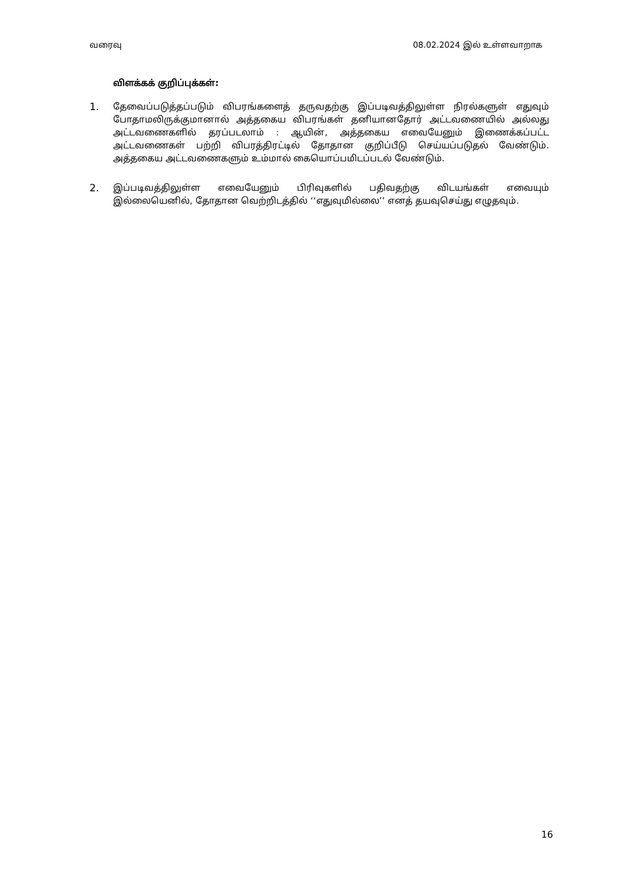வரைவு 08.02.2024 இல் உள்ளவாறாக
விளக்கக் குறிப்புக்கள்:
1. தேவைப்படுத்தப்படும் விபரங்களைத் தருவதற்கு இப்படிவத்திலுள்ள நிரல்களுள் எதுவும் போதாமலிருக்குமானால் அத்தகைய விபரங்கள் தனியானதோர் அட்டவணையில் அல்லது அட்டவணைகளில் தரப்படலாம் : ஆயின், அத்தகைய எவையேனும் இணைக்கப்பட்ட அட்டவணைகள் பற்றி விபரத்திரட்டில் தோதான குறிப்பீடு செய்யப்படுதல் வேண்டும். அத்தகைய அட்டவணைகளும் உம்மால் கையொப்பமிடப்படல் வேண்டும்.
2. இப்படிவத்திலுள்ள எவையேனும் பிரிவுகளில் பதிவதற்கு விடயங்கள் எவையும் இல்லையெனில், தோதான வெற்றிடத்தில் ‘‘எதுவுமில்லை’’ எனத் தயவுசெய்து எழுதவும்.
16